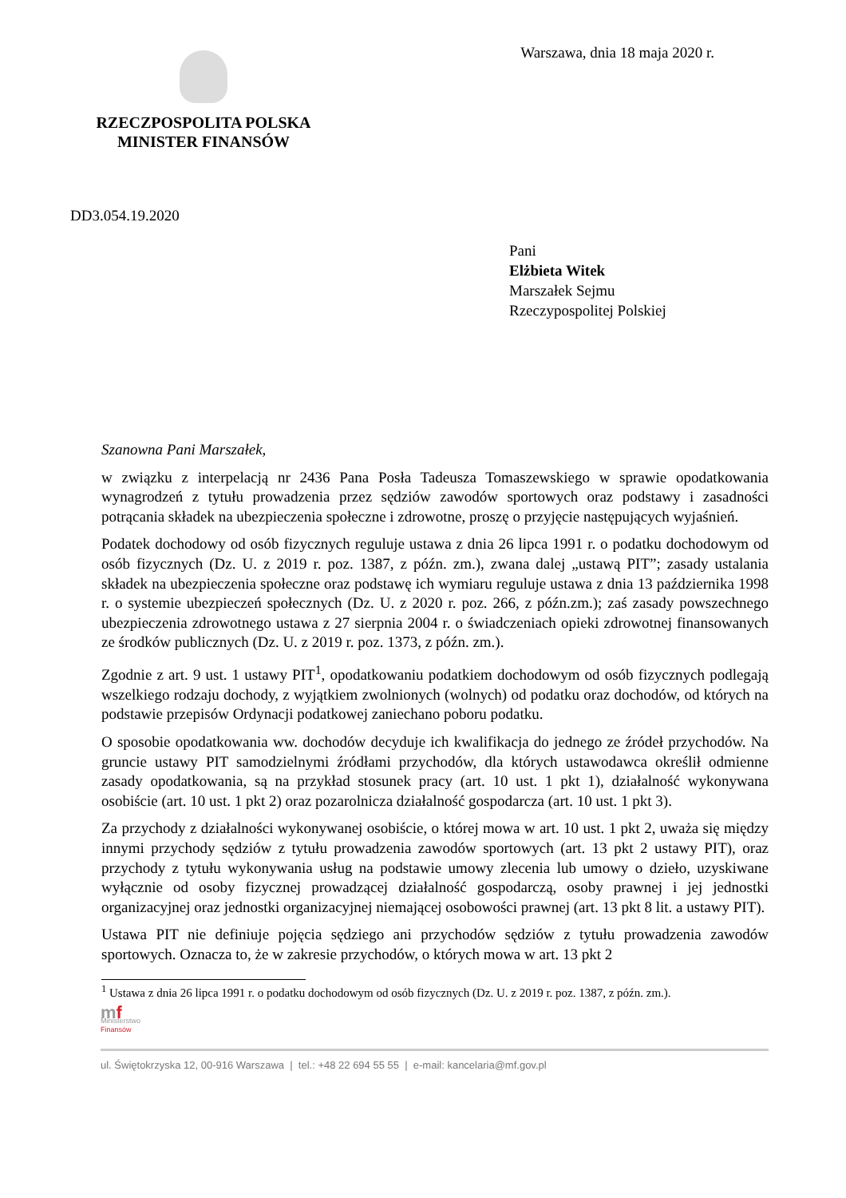RZECZPOSPOLITA POLSKA
MINISTER FINANSÓW
Warszawa, dnia 18 maja 2020 r.
DD3.054.19.2020
Pani
Elżbieta Witek
Marszałek Sejmu
Rzeczypospolitej Polskiej
Szanowna Pani Marszałek,
w związku z interpelacją nr 2436 Pana Posła Tadeusza Tomaszewskiego w sprawie opodatkowania wynagrodzeń z tytułu prowadzenia przez sędziów zawodów sportowych oraz podstawy i zasadności potrącania składek na ubezpieczenia społeczne i zdrowotne, proszę o przyjęcie następujących wyjaśnień.
Podatek dochodowy od osób fizycznych reguluje ustawa z dnia 26 lipca 1991 r. o podatku dochodowym od osób fizycznych (Dz. U. z 2019 r. poz. 1387, z późn. zm.), zwana dalej „ustawą PIT”; zasady ustalania składek na ubezpieczenia społeczne oraz podstawę ich wymiaru reguluje ustawa z dnia 13 października 1998 r. o systemie ubezpieczeń społecznych (Dz. U. z 2020 r. poz. 266, z późn.zm.); zaś zasady powszechnego ubezpieczenia zdrowotnego ustawa z 27 sierpnia 2004 r. o świadczeniach opieki zdrowotnej finansowanych ze środków publicznych (Dz. U. z 2019 r. poz. 1373, z późn. zm.).
Zgodnie z art. 9 ust. 1 ustawy PIT<sup>1</sup>, opodatkowaniu podatkiem dochodowym od osób fizycznych podlegają wszelkiego rodzaju dochody, z wyjątkiem zwolnionych (wolnych) od podatku oraz dochodów, od których na podstawie przepisów Ordynacji podatkowej zaniechano poboru podatku.
O sposobie opodatkowania ww. dochodów decyduje ich kwalifikacja do jednego ze źródeł przychodów. Na gruncie ustawy PIT samodzielnymi źródłami przychodów, dla których ustawodawca określił odmienne zasady opodatkowania, są na przykład stosunek pracy (art. 10 ust. 1 pkt 1), działalność wykonywana osobiście (art. 10 ust. 1 pkt 2) oraz pozarolnicza działalność gospodarcza (art. 10 ust. 1 pkt 3).
Za przychody z działalności wykonywanej osobiście, o której mowa w art. 10 ust. 1 pkt 2, uważa się między innymi przychody sędziów z tytułu prowadzenia zawodów sportowych (art. 13 pkt 2 ustawy PIT), oraz przychody z tytułu wykonywania usług na podstawie umowy zlecenia lub umowy o dzieło, uzyskiwane wyłącznie od osoby fizycznej prowadzącej działalność gospodarczą, osoby prawnej i jej jednostki organizacyjnej oraz jednostki organizacyjnej niemającej osobowości prawnej (art. 13 pkt 8 lit. a ustawy PIT).
Ustawa PIT nie definiuje pojęcia sędziego ani przychodów sędziów z tytułu prowadzenia zawodów sportowych. Oznacza to, że w zakresie przychodów, o których mowa w art. 13 pkt 2
<sup>1</sup> Ustawa z dnia 26 lipca 1991 r. o podatku dochodowym od osób fizycznych (Dz. U. z 2019 r. poz. 1387, z późn. zm.).
mf
Ministerstwo
Finansów
ul. Świętokrzyska 12, 00-916 Warszawa | tel.: +48 22 694 55 55 | e-mail: kancelaria@mf.gov.pl